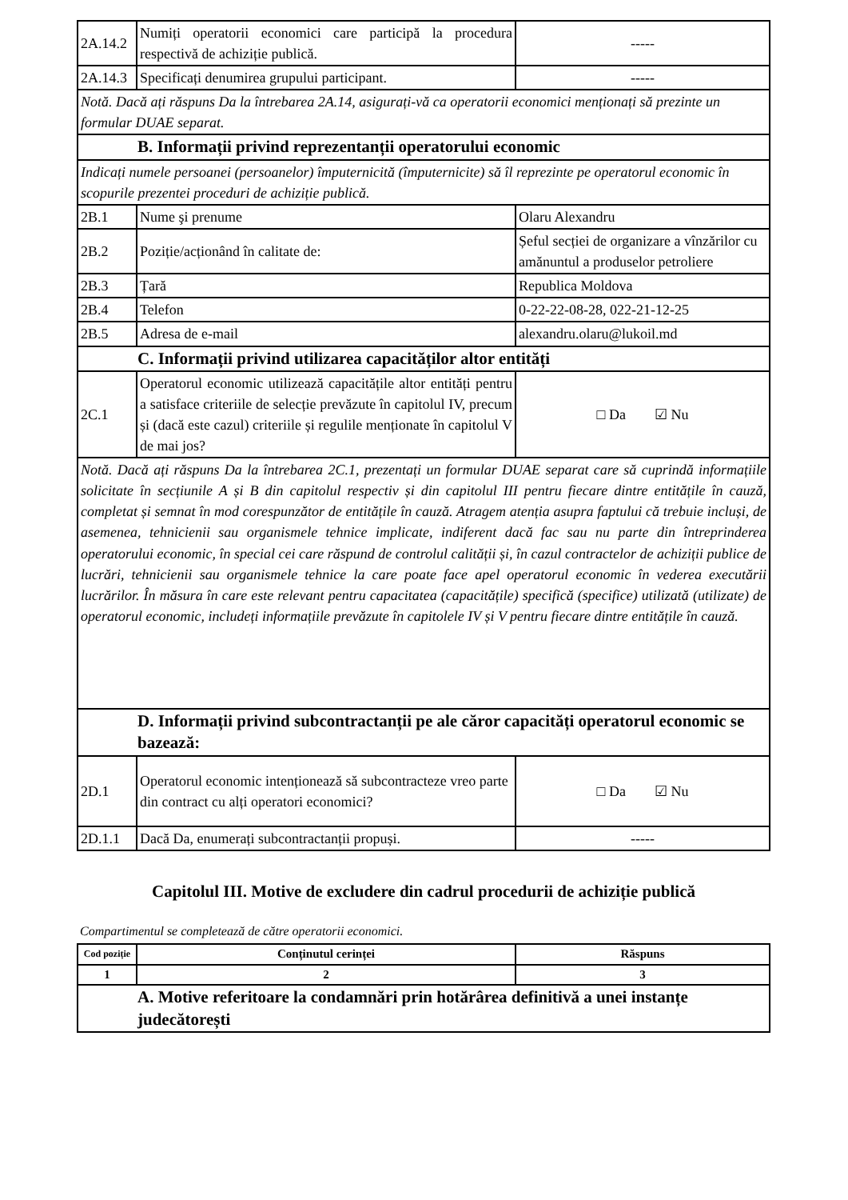| 2A.14.2 | Numiți operatorii economici care participă la procedura respectivă de achiziție publică. | ----- |
| 2A.14.3 | Specificați denumirea grupului participant. | ----- |
| Notă. Dacă ați răspuns Da la întrebarea 2A.14, asigurați-vă ca operatorii economici menționați să prezinte un formular DUAE separat. | | |
| B. Informații privind reprezentanții operatorului economic | | |
| Indicați numele persoanei (persoanelor) împuternicită (împuternicite) să îl reprezinte pe operatorul economic în scopurile prezentei proceduri de achiziție publică. | | |
| 2B.1 | Nume şi prenume | Olaru Alexandru |
| 2B.2 | Poziție/acționând în calitate de: | Șeful secției de organizare a vînzărilor cu amănuntul a produselor petroliere |
| 2B.3 | Țară | Republica Moldova |
| 2B.4 | Telefon | 0-22-22-08-28, 022-21-12-25 |
| 2B.5 | Adresa de e-mail | alexandru.olaru@lukoil.md |
| C. Informații privind utilizarea capacităților altor entități | | |
| 2C.1 | Operatorul economic utilizează capacitățile altor entități pentru a satisface criteriile de selecție prevăzute în capitolul IV, precum și (dacă este cazul) criteriile și regulile menționate în capitolul V de mai jos? | □ Da ☑ Nu |
| Notă. Dacă ați răspuns Da la întrebarea 2C.1, prezentați un formular DUAE separat care să cuprindă informațiile solicitate în secțiunile A și B din capitolul respectiv și din capitolul III pentru fiecare dintre entitățile în cauză, completat și semnat în mod corespunzător de entitățile în cauză. Atragem atenția asupra faptului că trebuie incluși, de asemenea, tehnicienii sau organismele tehnice implicate, indiferent dacă fac sau nu parte din întreprinderea operatorului economic, în special cei care răspund de controlul calității și, în cazul contractelor de achiziții publice de lucrări, tehnicienii sau organismele tehnice la care poate face apel operatorul economic în vederea executării lucrărilor. În măsura în care este relevant pentru capacitatea (capacitățile) specifică (specifice) utilizată (utilizate) de operatorul economic, includeți informațiile prevăzute în capitolele IV și V pentru fiecare dintre entitățile în cauză. | | |
| D. Informații privind subcontractanții pe ale căror capacități operatorul economic se bazează: | | |
| 2D.1 | Operatorul economic intenționează să subcontracteze vreo parte din contract cu alți operatori economici? | □ Da ☑ Nu |
| 2D.1.1 | Dacă Da, enumerați subcontractanții propuși. | ----- |
Capitolul III. Motive de excludere din cadrul procedurii de achiziție publică
Compartimentul se completează de către operatorii economici.
| Cod poziție | Conținutul cerinței | Răspuns |
| --- | --- | --- |
| 1 | 2 | 3 |
| A. Motive referitoare la condamnări prin hotărârea definitivă a unei instanțe judecătorești | | |